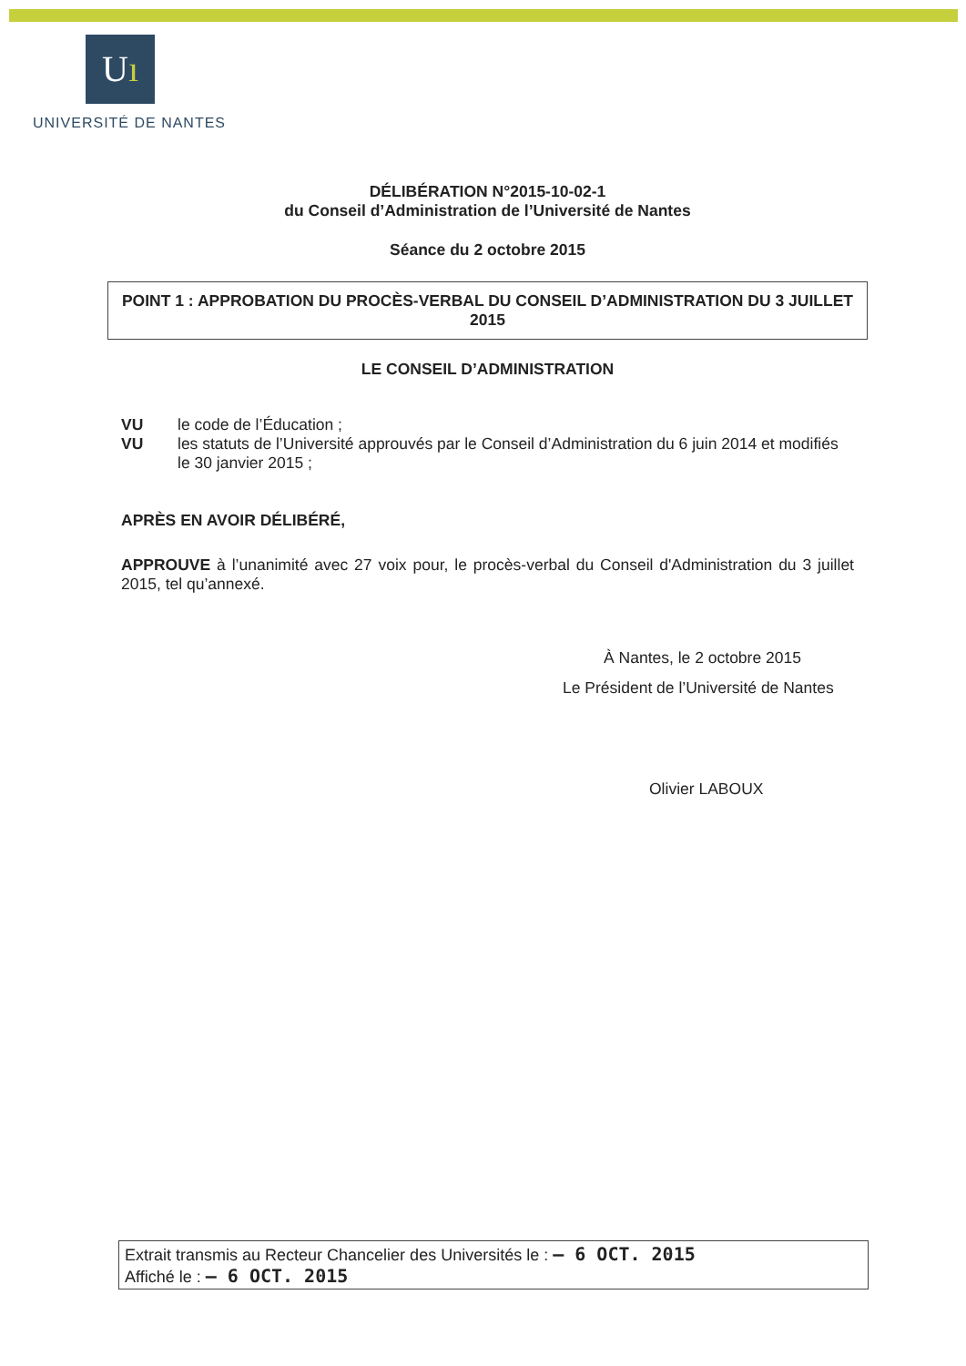Uı
UNIVERSITÉ DE NANTES
DÉLIBÉRATION N°2015-10-02-1
du Conseil d’Administration de l’Université de Nantes
Séance du 2 octobre 2015
POINT 1 : APPROBATION DU PROCÈS-VERBAL DU CONSEIL D’ADMINISTRATION DU 3 JUILLET 2015
LE CONSEIL D’ADMINISTRATION
VU le code de l’Éducation ;
VU les statuts de l’Université approuvés par le Conseil d’Administration du 6 juin 2014 et modifiés le 30 janvier 2015 ;
APRÈS EN AVOIR DÉLIBÉRÉ,
APPROUVE à l’unanimité avec 27 voix pour, le procès-verbal du Conseil d'Administration du 3 juillet 2015, tel qu’annexé.
À Nantes, le 2 octobre 2015
Le Président de l’Université de Nantes
Olivier LABOUX
Extrait transmis au Recteur Chancelier des Universités le : – 6 OCT. 2015
Affiché le : – 6 OCT. 2015